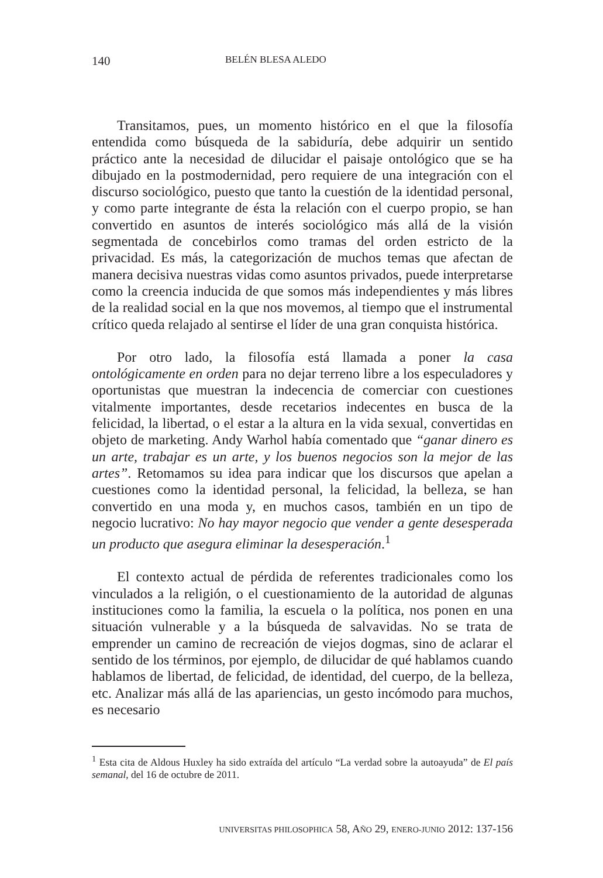140 BELÉN BLESA ALEDO
Transitamos, pues, un momento histórico en el que la filosofía entendida como búsqueda de la sabiduría, debe adquirir un sentido práctico ante la necesidad de dilucidar el paisaje ontológico que se ha dibujado en la postmodernidad, pero requiere de una integración con el discurso sociológico, puesto que tanto la cuestión de la identidad personal, y como parte integrante de ésta la relación con el cuerpo propio, se han convertido en asuntos de interés sociológico más allá de la visión segmentada de concebirlos como tramas del orden estricto de la privacidad. Es más, la categorización de muchos temas que afectan de manera decisiva nuestras vidas como asuntos privados, puede interpretarse como la creencia inducida de que somos más independientes y más libres de la realidad social en la que nos movemos, al tiempo que el instrumental crítico queda relajado al sentirse el líder de una gran conquista histórica.
Por otro lado, la filosofía está llamada a poner la casa ontológicamente en orden para no dejar terreno libre a los especuladores y oportunistas que muestran la indecencia de comerciar con cuestiones vitalmente importantes, desde recetarios indecentes en busca de la felicidad, la libertad, o el estar a la altura en la vida sexual, convertidas en objeto de marketing. Andy Warhol había comentado que “ganar dinero es un arte, trabajar es un arte, y los buenos negocios son la mejor de las artes”. Retomamos su idea para indicar que los discursos que apelan a cuestiones como la identidad personal, la felicidad, la belleza, se han convertido en una moda y, en muchos casos, también en un tipo de negocio lucrativo: No hay mayor negocio que vender a gente desesperada un producto que asegura eliminar la desesperación.<sup>1</sup>
El contexto actual de pérdida de referentes tradicionales como los vinculados a la religión, o el cuestionamiento de la autoridad de algunas instituciones como la familia, la escuela o la política, nos ponen en una situación vulnerable y a la búsqueda de salvavidas. No se trata de emprender un camino de recreación de viejos dogmas, sino de aclarar el sentido de los términos, por ejemplo, de dilucidar de qué hablamos cuando hablamos de libertad, de felicidad, de identidad, del cuerpo, de la belleza, etc. Analizar más allá de las apariencias, un gesto incómodo para muchos, es necesario
<sup>1</sup> Esta cita de Aldous Huxley ha sido extraída del artículo “La verdad sobre la autoayuda” de El país semanal, del 16 de octubre de 2011.
UNIVERSITAS PHILOSOPHICA 58, AÑO 29, ENERO-JUNIO 2012: 137-156